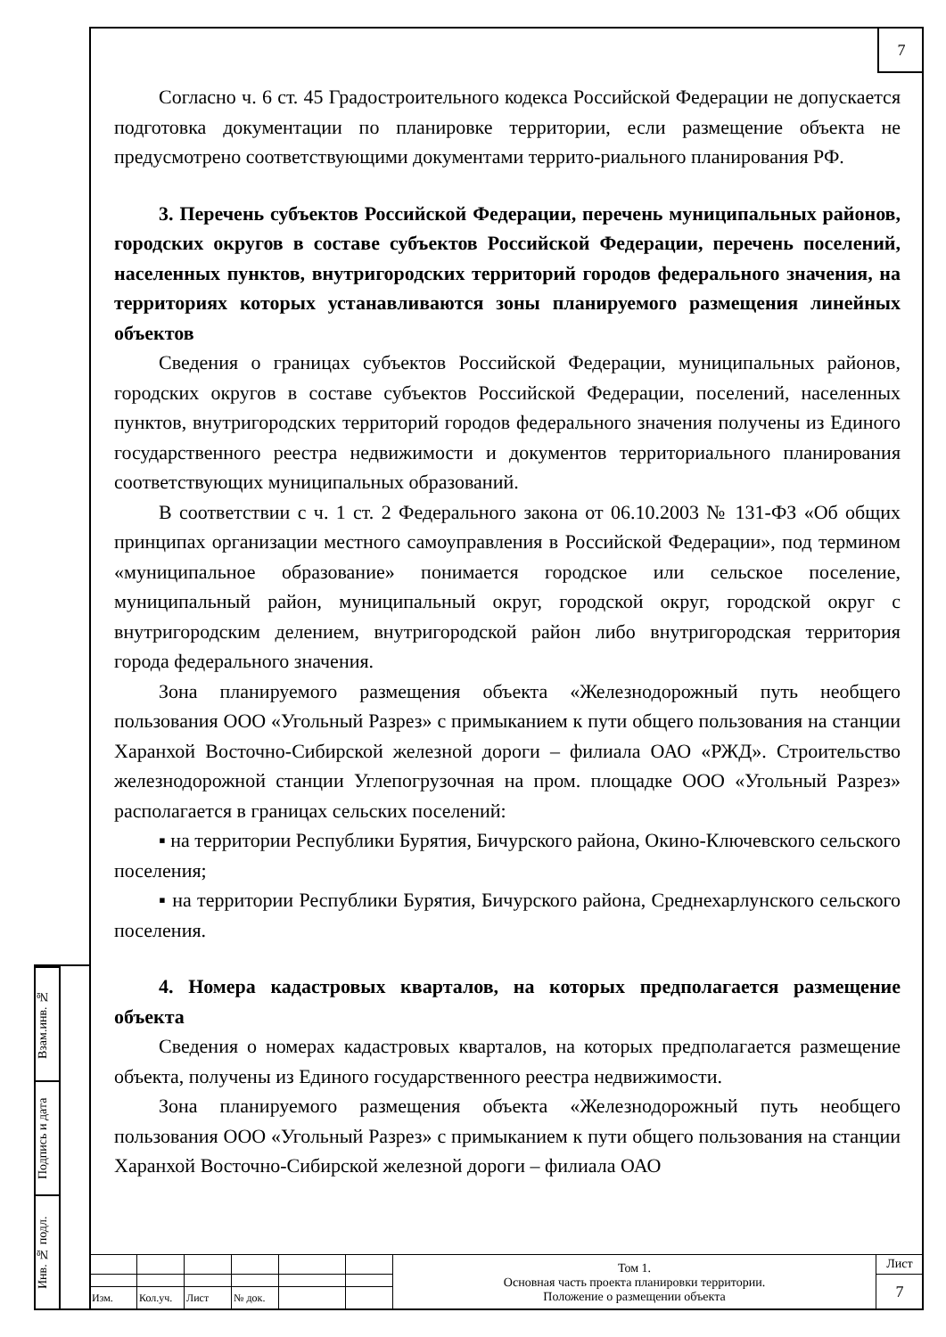7
Взам.инв. №
Подпись и дата
Инв. № подл.
Согласно ч. 6 ст. 45 Градостроительного кодекса Российской Федерации не допускается подготовка документации по планировке территории, если размещение объекта не предусмотрено соответствующими документами террито-риального планирования РФ.
3. Перечень субъектов Российской Федерации, перечень муниципальных районов, городских округов в составе субъектов Российской Федерации, перечень поселений, населенных пунктов, внутригородских территорий городов федерального значения, на территориях которых устанавливаются зоны планируемого размещения линейных объектов
Сведения о границах субъектов Российской Федерации, муниципальных районов, городских округов в составе субъектов Российской Федерации, поселений, населенных пунктов, внутригородских территорий городов федерального значения получены из Единого государственного реестра недвижимости и документов территориального планирования соответствующих муниципальных образований.
В соответствии с ч. 1 ст. 2 Федерального закона от 06.10.2003 № 131-ФЗ «Об общих принципах организации местного самоуправления в Российской Федерации», под термином «муниципальное образование» понимается городское или сельское поселение, муниципальный район, муниципальный округ, городской округ, городской округ с внутригородским делением, внутригородской район либо внутригородская территория города федерального значения.
Зона планируемого размещения объекта «Железнодорожный путь необщего пользования ООО «Угольный Разрез» с примыканием к пути общего пользования на станции Харанхой Восточно-Сибирской железной дороги – филиала ОАО «РЖД». Строительство железнодорожной станции Углепогрузочная на пром. площадке ООО «Угольный Разрез» располагается в границах сельских поселений:
▪ на территории Республики Бурятия, Бичурского района, Окино-Ключевского сельского поселения;
▪ на территории Республики Бурятия, Бичурского района, Среднехарлунского сельского поселения.
4. Номера кадастровых кварталов, на которых предполагается размещение объекта
Сведения о номерах кадастровых кварталов, на которых предполагается размещение объекта, получены из Единого государственного реестра недвижимости.
Зона планируемого размещения объекта «Железнодорожный путь необщего пользования ООО «Угольный Разрез» с примыканием к пути общего пользования на станции Харанхой Восточно-Сибирской железной дороги – филиала ОАО
| | | | | | | Том 1. Основная часть проекта планировки территории. Положение о размещении объекта | Лист |
| | | | | | | | 7 |
| Изм. | Кол.уч. | Лист | № док. | | | | |